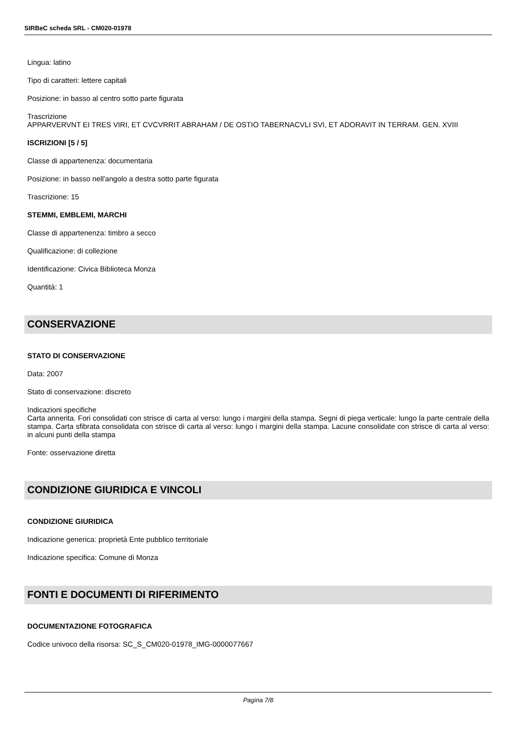SIRBeC scheda SRL - CM020-01978
Lingua: latino
Tipo di caratteri: lettere capitali
Posizione: in basso al centro sotto parte figurata
Trascrizione
APPARVERVNT EI TRES VIRI, ET CVCVRRIT ABRAHAM / DE OSTIO TABERNACVLI SVI, ET ADORAVIT IN TERRAM. GEN. XVIII
ISCRIZIONI [5 / 5]
Classe di appartenenza: documentaria
Posizione: in basso nell'angolo a destra sotto parte figurata
Trascrizione: 15
STEMMI, EMBLEMI, MARCHI
Classe di appartenenza: timbro a secco
Qualificazione: di collezione
Identificazione: Civica Biblioteca Monza
Quantità: 1
CONSERVAZIONE
STATO DI CONSERVAZIONE
Data: 2007
Stato di conservazione: discreto
Indicazioni specifiche
Carta annerita. Fori consolidati con strisce di carta al verso: lungo i margini della stampa. Segni di piega verticale: lungo la parte centrale della stampa. Carta sfibrata consolidata con strisce di carta al verso: lungo i margini della stampa. Lacune consolidate con strisce di carta al verso: in alcuni punti della stampa
Fonte: osservazione diretta
CONDIZIONE GIURIDICA E VINCOLI
CONDIZIONE GIURIDICA
Indicazione generica: proprietà Ente pubblico territoriale
Indicazione specifica: Comune di Monza
FONTI E DOCUMENTI DI RIFERIMENTO
DOCUMENTAZIONE FOTOGRAFICA
Codice univoco della risorsa: SC_S_CM020-01978_IMG-0000077667
Pagina 7/8